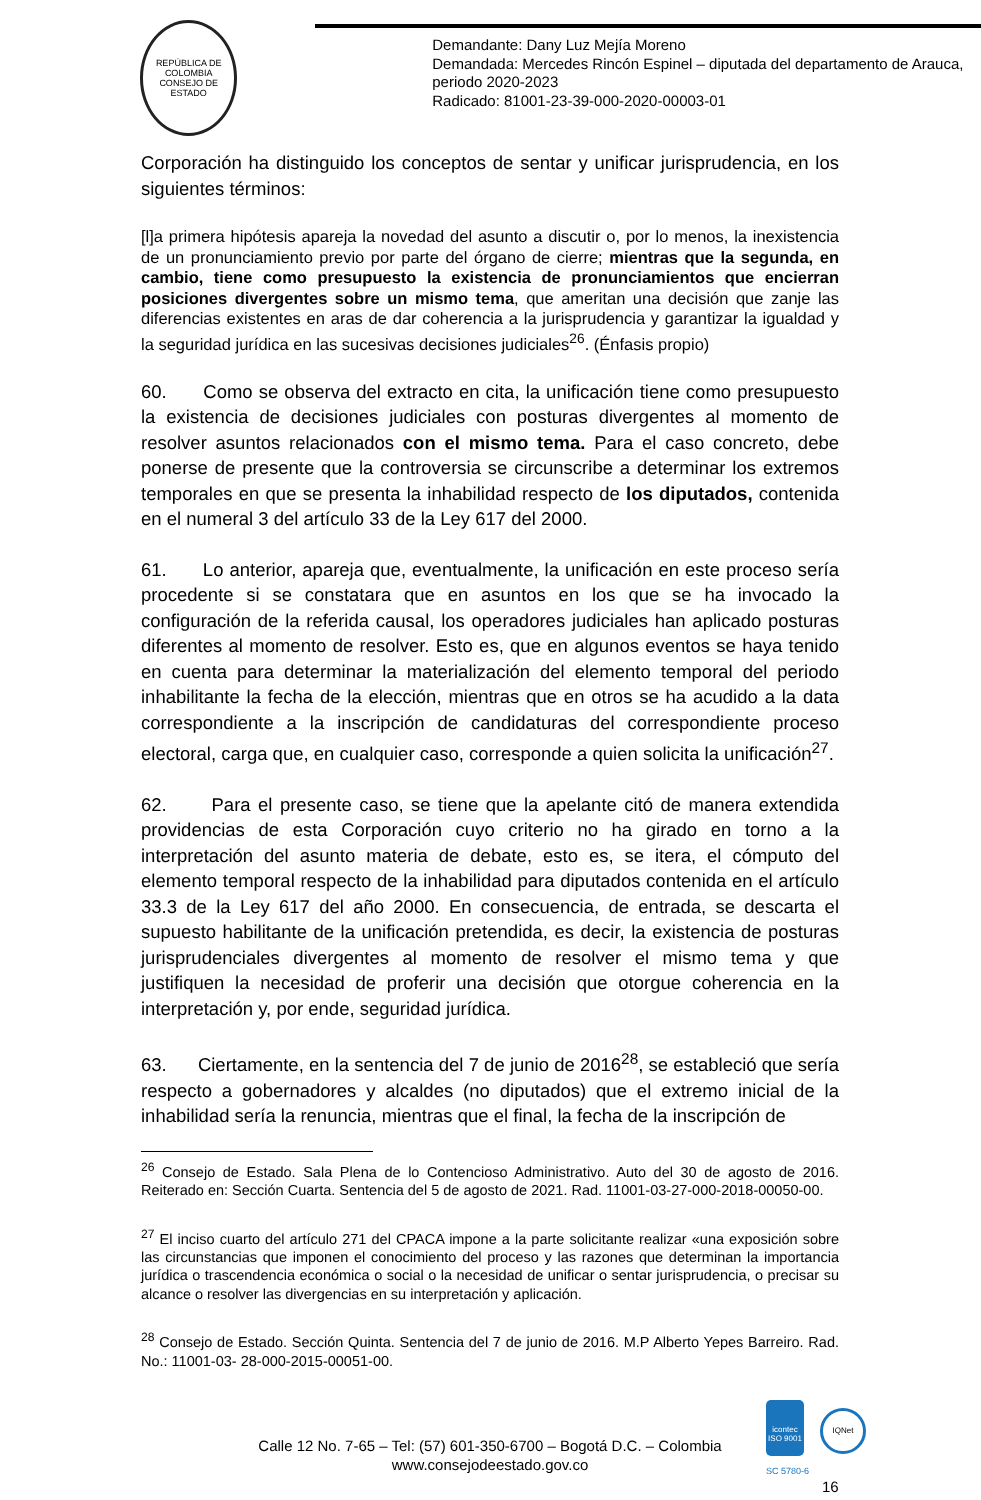REPÚBLICA DE COLOMBIA
CONSEJO DE ESTADO
Demandante: Dany Luz Mejía Moreno
Demandada: Mercedes Rincón Espinel – diputada del departamento de Arauca, periodo 2020-2023
Radicado: 81001-23-39-000-2020-00003-01
Corporación ha distinguido los conceptos de sentar y unificar jurisprudencia, en los siguientes términos:
[l]a primera hipótesis apareja la novedad del asunto a discutir o, por lo menos, la inexistencia de un pronunciamiento previo por parte del órgano de cierre; mientras que la segunda, en cambio, tiene como presupuesto la existencia de pronunciamientos que encierran posiciones divergentes sobre un mismo tema, que ameritan una decisión que zanje las diferencias existentes en aras de dar coherencia a la jurisprudencia y garantizar la igualdad y la seguridad jurídica en las sucesivas decisiones judiciales<sup>26</sup>. (Énfasis propio)
60. Como se observa del extracto en cita, la unificación tiene como presupuesto la existencia de decisiones judiciales con posturas divergentes al momento de resolver asuntos relacionados con el mismo tema. Para el caso concreto, debe ponerse de presente que la controversia se circunscribe a determinar los extremos temporales en que se presenta la inhabilidad respecto de los diputados, contenida en el numeral 3 del artículo 33 de la Ley 617 del 2000.
61. Lo anterior, apareja que, eventualmente, la unificación en este proceso sería procedente si se constatara que en asuntos en los que se ha invocado la configuración de la referida causal, los operadores judiciales han aplicado posturas diferentes al momento de resolver. Esto es, que en algunos eventos se haya tenido en cuenta para determinar la materialización del elemento temporal del periodo inhabilitante la fecha de la elección, mientras que en otros se ha acudido a la data correspondiente a la inscripción de candidaturas del correspondiente proceso electoral, carga que, en cualquier caso, corresponde a quien solicita la unificación<sup>27</sup>.
62. Para el presente caso, se tiene que la apelante citó de manera extendida providencias de esta Corporación cuyo criterio no ha girado en torno a la interpretación del asunto materia de debate, esto es, se itera, el cómputo del elemento temporal respecto de la inhabilidad para diputados contenida en el artículo 33.3 de la Ley 617 del año 2000. En consecuencia, de entrada, se descarta el supuesto habilitante de la unificación pretendida, es decir, la existencia de posturas jurisprudenciales divergentes al momento de resolver el mismo tema y que justifiquen la necesidad de proferir una decisión que otorgue coherencia en la interpretación y, por ende, seguridad jurídica.
63. Ciertamente, en la sentencia del 7 de junio de 2016<sup>28</sup>, se estableció que sería respecto a gobernadores y alcaldes (no diputados) que el extremo inicial de la inhabilidad sería la renuncia, mientras que el final, la fecha de la inscripción de
<sup>26</sup> Consejo de Estado. Sala Plena de lo Contencioso Administrativo. Auto del 30 de agosto de 2016. Reiterado en: Sección Cuarta. Sentencia del 5 de agosto de 2021. Rad. 11001-03-27-000-2018-00050-00.
<sup>27</sup> El inciso cuarto del artículo 271 del CPACA impone a la parte solicitante realizar «una exposición sobre las circunstancias que imponen el conocimiento del proceso y las razones que determinan la importancia jurídica o trascendencia económica o social o la necesidad de unificar o sentar jurisprudencia, o precisar su alcance o resolver las divergencias en su interpretación y aplicación.
<sup>28</sup> Consejo de Estado. Sección Quinta. Sentencia del 7 de junio de 2016. M.P Alberto Yepes Barreiro. Rad. No.: 11001-03- 28-000-2015-00051-00.
Calle 12 No. 7-65 – Tel: (57) 601-350-6700 – Bogotá D.C. – Colombia
www.consejodeestado.gov.co
icontec
ISO 9001
IQNet
SC 5780-6
16